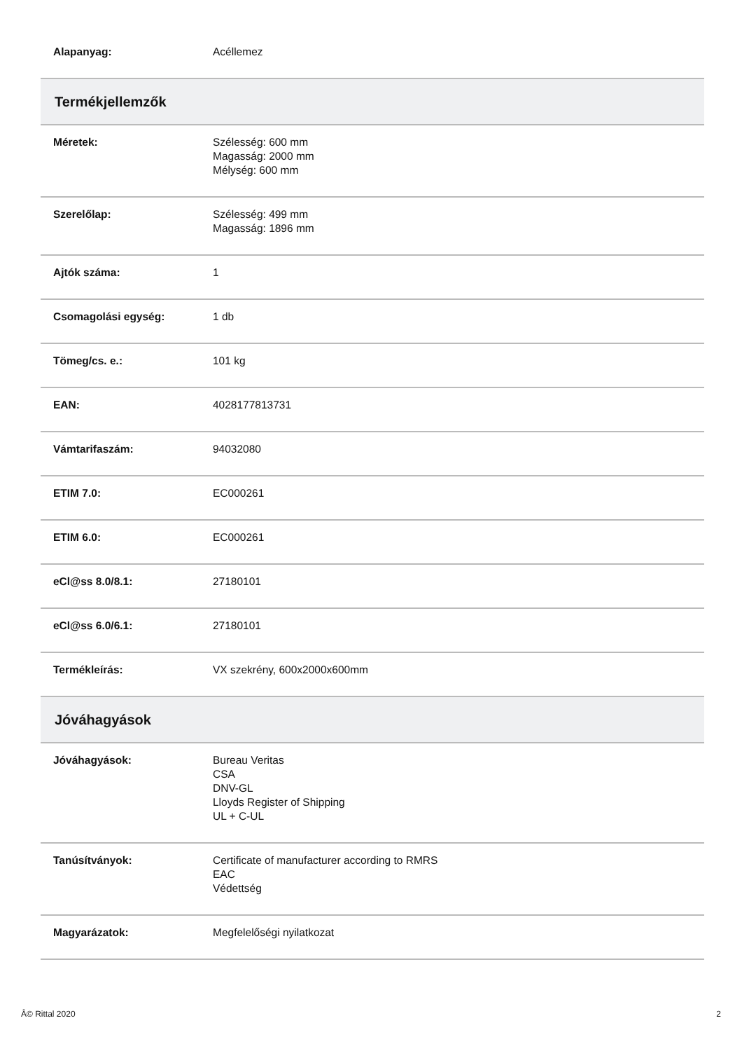| Alapanyag: | Acéllemez |
| Termékjellemzők | |
| Méretek: | Szélesség: 600 mm Magasság: 2000 mm Mélység: 600 mm |
| Szerelőlap: | Szélesség: 499 mm Magasság: 1896 mm |
| Ajtók száma: | 1 |
| Csomagolási egység: | 1 db |
| Tömeg/cs. e.: | 101 kg |
| EAN: | 4028177813731 |
| Vámtarifaszám: | 94032080 |
| ETIM 7.0: | EC000261 |
| ETIM 6.0: | EC000261 |
| eCl@ss 8.0/8.1: | 27180101 |
| eCl@ss 6.0/6.1: | 27180101 |
| Termékleírás: | VX szekrény, 600x2000x600mm |
| Jóváhagyások | |
| Jóváhagyások: | Bureau Veritas CSA DNV-GL Lloyds Register of Shipping UL + C-UL |
| Tanúsítványok: | Certificate of manufacturer according to RMRS EAC Védettség |
| Magyarázatok: | Megfelelőségi nyilatkozat |
Â© Rittal 2020 2